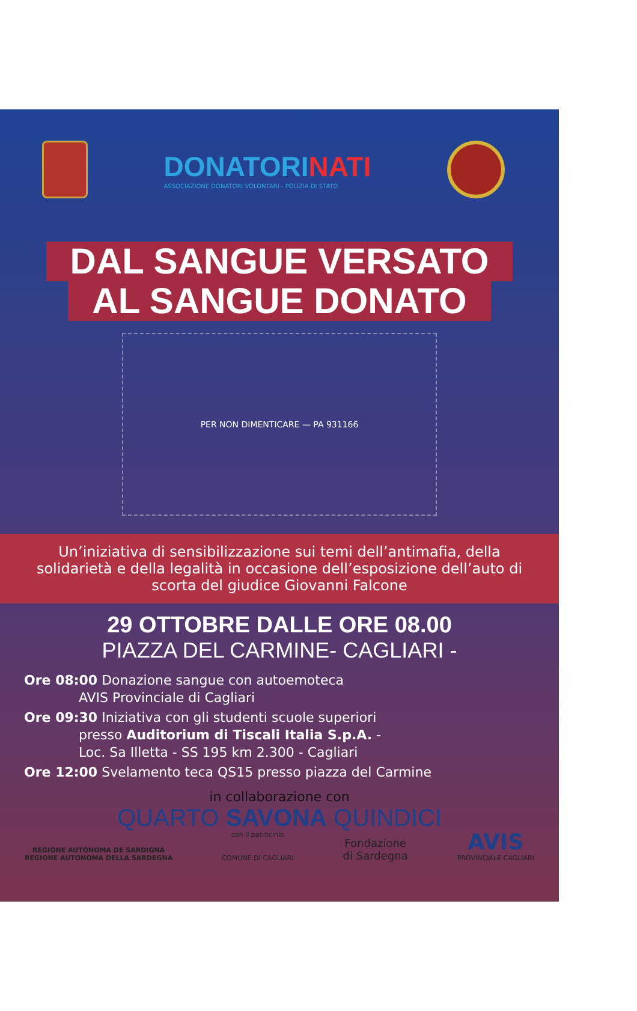DONATORINATI
ASSOCIAZIONE DONATORI VOLONTARI - POLIZIA DI STATO
DAL SANGUE VERSATO
AL SANGUE DONATO
PER NON DIMENTICARE — PA 931166
Un’iniziativa di sensibilizzazione sui temi dell’antimafia, della solidarietà e della legalità in occasione dell’esposizione dell’auto di scorta del giudice Giovanni Falcone
29 OTTOBRE DALLE ORE 08.00
PIAZZA DEL CARMINE- CAGLIARI -
Ore 08:00 Donazione sangue con autoemoteca
AVIS Provinciale di Cagliari
Ore 09:30 Iniziativa con gli studenti scuole superiori
presso Auditorium di Tiscali Italia S.p.A. -
Loc. Sa Illetta - SS 195 km 2.300 - Cagliari
Ore 12:00 Svelamento teca QS15 presso piazza del Carmine
in collaborazione con
QUARTO SAVONA QUINDICI
REGIONE AUTÒNOMA DE SARDIGNA
REGIONE AUTONOMA DELLA SARDEGNA
con il patrocinio
COMUNE DI CAGLIARI
Fondazione
di Sardegna
AVIS
PROVINCIALE CAGLIARI